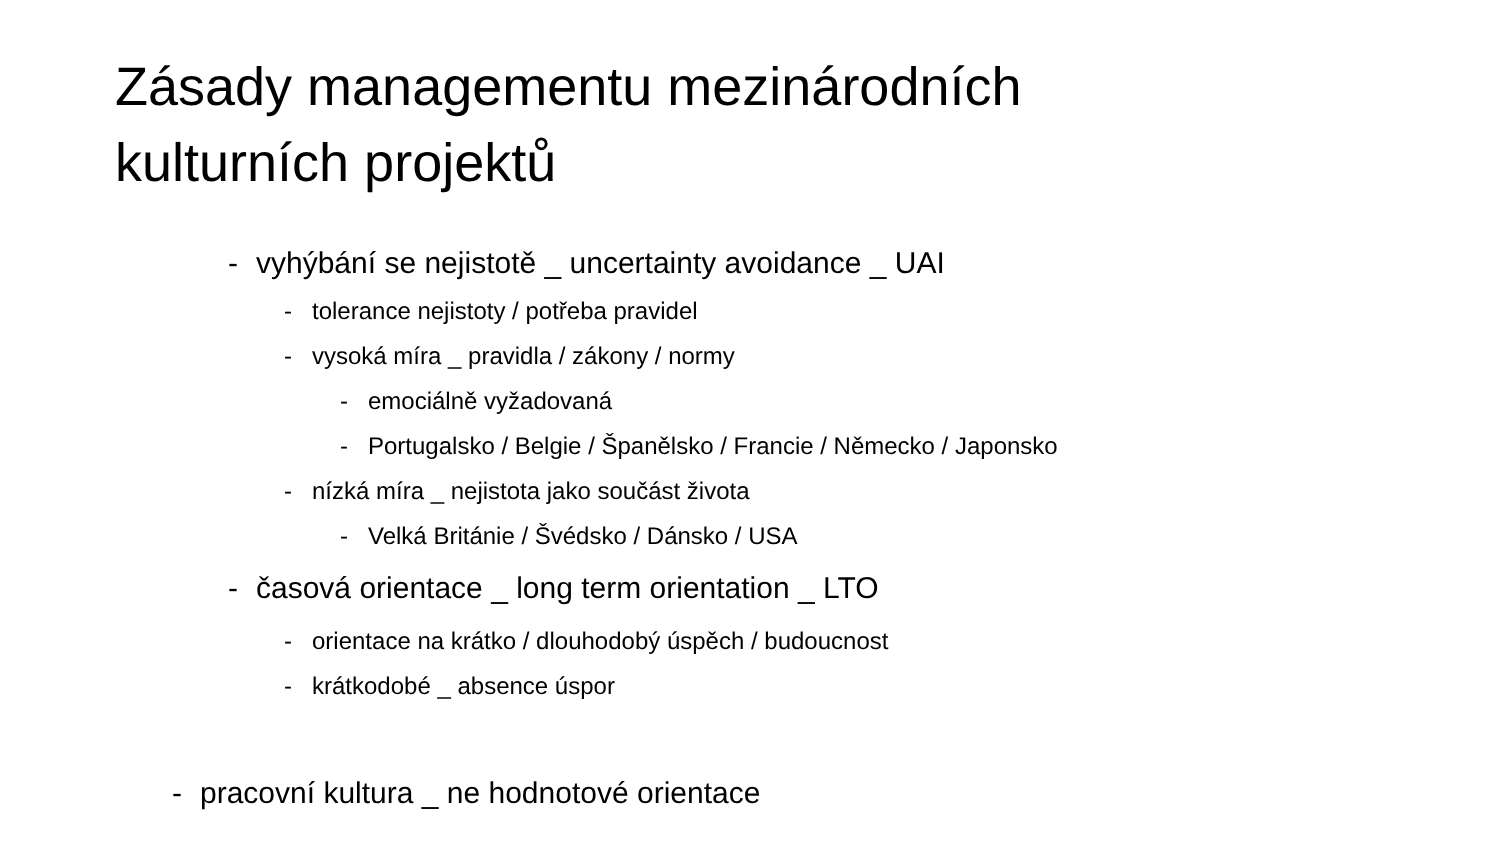Zásady managementu mezinárodních
kulturních projektů
- vyhýbání se nejistotě _ uncertainty avoidance _ UAI
- tolerance nejistoty / potřeba pravidel
- vysoká míra _ pravidla / zákony / normy
- emociálně vyžadovaná
- Portugalsko / Belgie / Španělsko / Francie / Německo / Japonsko
- nízká míra _ nejistota jako součást života
- Velká Británie / Švédsko / Dánsko / USA
- časová orientace _ long term orientation _ LTO
- orientace na krátko / dlouhodobý úspěch / budoucnost
- krátkodobé _ absence úspor
- pracovní kultura _ ne hodnotové orientace